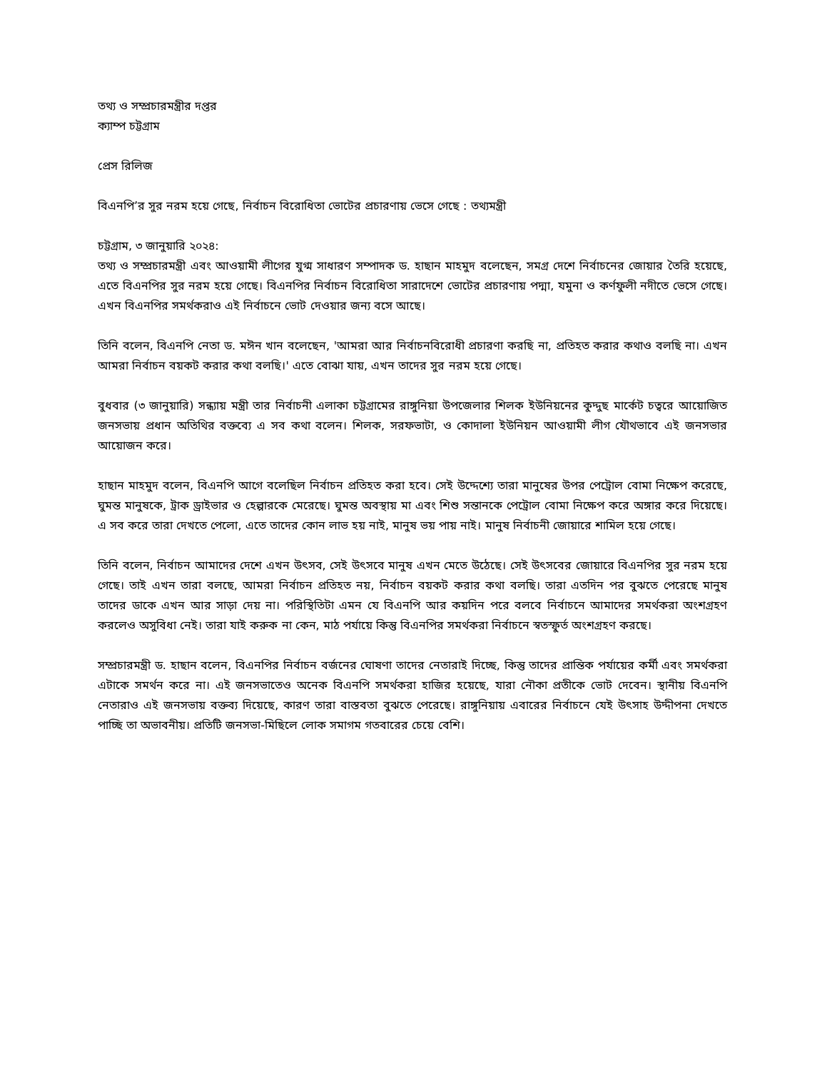তথ্য ও সম্প্রচারমন্ত্রীর দপ্তর
ক্যাম্প চট্টগ্রাম
প্রেস রিলিজ
বিএনপি’র সুর নরম হয়ে গেছে, নির্বাচন বিরোধিতা ভোটের প্রচারণায় ভেসে গেছে : তথ্যমন্ত্রী
চট্টগ্রাম, ৩ জানুয়ারি ২০২৪:
তথ্য ও সম্প্রচারমন্ত্রী এবং আওয়ামী লীগের যুগ্ম সাধারণ সম্পাদক ড. হাছান মাহমুদ বলেছেন, সমগ্র দেশে নির্বাচনের জোয়ার তৈরি হয়েছে, এতে বিএনপির সুর নরম হয়ে গেছে। বিএনপির নির্বাচন বিরোধিতা সারাদেশে ভোটের প্রচারণায় পদ্মা, যমুনা ও কর্ণফুলী নদীতে ভেসে গেছে। এখন বিএনপির সমর্থকরাও এই নির্বাচনে ভোট দেওয়ার জন্য বসে আছে।
তিনি বলেন, বিএনপি নেতা ড. মঈন খান বলেছেন, 'আমরা আর নির্বাচনবিরোধী প্রচারণা করছি না, প্রতিহত করার কথাও বলছি না। এখন আমরা নির্বাচন বয়কট করার কথা বলছি।' এতে বোঝা যায়, এখন তাদের সুর নরম হয়ে গেছে।
বুধবার (৩ জানুয়ারি) সন্ধ্যায় মন্ত্রী তার নির্বাচনী এলাকা চট্টগ্রামের রাঙ্গুনিয়া উপজেলার শিলক ইউনিয়নের কুদ্দুছ মার্কেট চত্বরে আয়োজিত জনসভায় প্রধান অতিথির বক্তব্যে এ সব কথা বলেন। শিলক, সরফভাটা, ও কোদালা ইউনিয়ন আওয়ামী লীগ যৌথভাবে এই জনসভার আয়োজন করে।
হাছান মাহমুদ বলেন, বিএনপি আগে বলেছিল নির্বাচন প্রতিহত করা হবে। সেই উদ্দেশ্যে তারা মানুষের উপর পেট্রোল বোমা নিক্ষেপ করেছে, ঘুমন্ত মানুষকে, ট্রাক ড্রাইভার ও হেল্পারকে মেরেছে। ঘুমন্ত অবস্থায় মা এবং শিশু সন্তানকে পেট্রোল বোমা নিক্ষেপ করে অঙ্গার করে দিয়েছে। এ সব করে তারা দেখতে পেলো, এতে তাদের কোন লাভ হয় নাই, মানুষ ভয় পায় নাই। মানুষ নির্বাচনী জোয়ারে শামিল হয়ে গেছে।
তিনি বলেন, নির্বাচন আমাদের দেশে এখন উৎসব, সেই উৎসবে মানুষ এখন মেতে উঠেছে। সেই উৎসবের জোয়ারে বিএনপির সুর নরম হয়ে গেছে। তাই এখন তারা বলছে, আমরা নির্বাচন প্রতিহত নয়, নির্বাচন বয়কট করার কথা বলছি। তারা এতদিন পর বুঝতে পেরেছে মানুষ তাদের ডাকে এখন আর সাড়া দেয় না। পরিস্থিতিটা এমন যে বিএনপি আর কয়দিন পরে বলবে নির্বাচনে আমাদের সমর্থকরা অংশগ্রহণ করলেও অসুবিধা নেই। তারা যাই করুক না কেন, মাঠ পর্যায়ে কিন্তু বিএনপির সমর্থকরা নির্বাচনে স্বতস্ফুর্ত অংশগ্রহণ করছে।
সম্প্রচারমন্ত্রী ড. হাছান বলেন, বিএনপির নির্বাচন বর্জনের ঘোষণা তাদের নেতারাই দিচ্ছে, কিন্তু তাদের প্রান্তিক পর্যায়ের কর্মী এবং সমর্থকরা এটাকে সমর্থন করে না। এই জনসভাতেও অনেক বিএনপি সমর্থকরা হাজির হয়েছে, যারা নৌকা প্রতীকে ভোট দেবেন। স্থানীয় বিএনপি নেতারাও এই জনসভায় বক্তব্য দিয়েছে, কারণ তারা বাস্তবতা বুঝতে পেরেছে। রাঙ্গুনিয়ায় এবারের নির্বাচনে যেই উৎসাহ উদ্দীপনা দেখতে পাচ্ছি তা অভাবনীয়। প্রতিটি জনসভা-মিছিলে লোক সমাগম গতবারের চেয়ে বেশি।